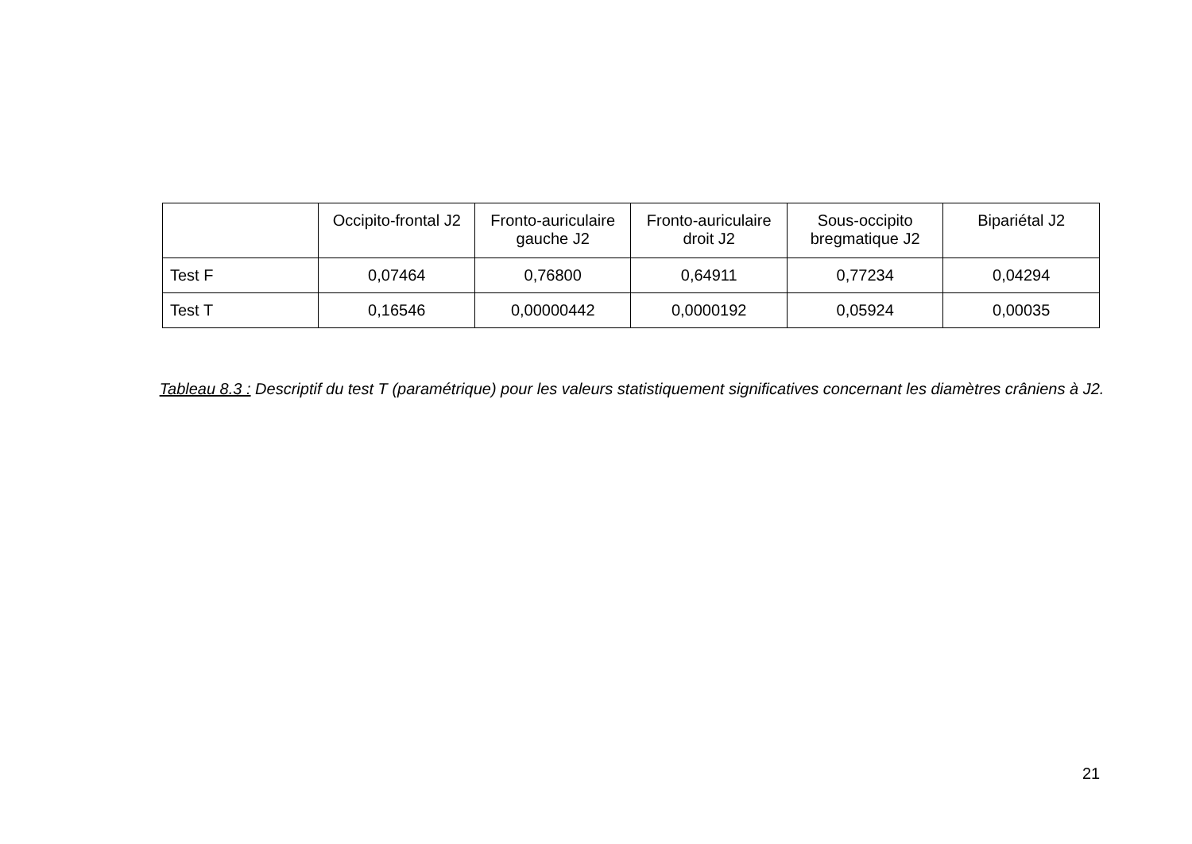| | Occipito-frontal J2 | Fronto-auriculaire gauche J2 | Fronto-auriculaire droit J2 | Sous-occipito bregmatique J2 | Bipariétal J2 |
| --- | --- | --- | --- | --- | --- |
| Test F | 0,07464 | 0,76800 | 0,64911 | 0,77234 | 0,04294 |
| Test T | 0,16546 | 0,00000442 | 0,0000192 | 0,05924 | 0,00035 |
Tableau 8.3 : Descriptif du test T (paramétrique) pour les valeurs statistiquement significatives concernant les diamètres crâniens à J2.
21